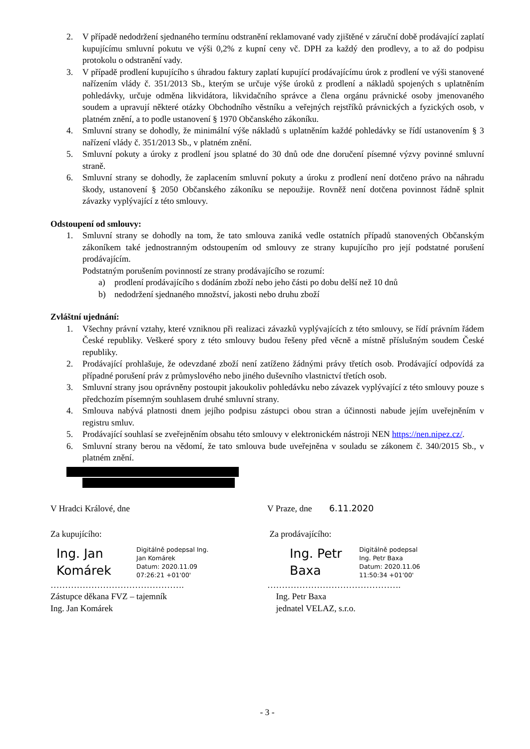2. V případě nedodržení sjednaného termínu odstranění reklamované vady zjištěné v záruční době prodávající zaplatí kupujícímu smluvní pokutu ve výši 0,2% z kupní ceny vč. DPH za každý den prodlevy, a to až do podpisu protokolu o odstranění vady.
3. V případě prodlení kupujícího s úhradou faktury zaplatí kupující prodávajícímu úrok z prodlení ve výši stanovené nařízením vlády č. 351/2013 Sb., kterým se určuje výše úroků z prodlení a nákladů spojených s uplatněním pohledávky, určuje odměna likvidátora, likvidačního správce a člena orgánu právnické osoby jmenovaného soudem a upravují některé otázky Obchodního věstníku a veřejných rejstříků právnických a fyzických osob, v platném znění, a to podle ustanovení § 1970 Občanského zákoníku.
4. Smluvní strany se dohodly, že minimální výše nákladů s uplatněním každé pohledávky se řídí ustanovením § 3 nařízení vlády č. 351/2013 Sb., v platném znění.
5. Smluvní pokuty a úroky z prodlení jsou splatné do 30 dnů ode dne doručení písemné výzvy povinné smluvní straně.
6. Smluvní strany se dohodly, že zaplacením smluvní pokuty a úroku z prodlení není dotčeno právo na náhradu škody, ustanovení § 2050 Občanského zákoníku se nepoužije. Rovněž není dotčena povinnost řádně splnit závazky vyplývající z této smlouvy.
Odstoupení od smlouvy:
1. Smluvní strany se dohodly na tom, že tato smlouva zaniká vedle ostatních případů stanovených Občanským zákoníkem také jednostranným odstoupením od smlouvy ze strany kupujícího pro její podstatné porušení prodávajícím.
Podstatným porušením povinností ze strany prodávajícího se rozumí:
a) prodlení prodávajícího s dodáním zboží nebo jeho části po dobu delší než 10 dnů
b) nedodržení sjednaného množství, jakosti nebo druhu zboží
Zvláštní ujednání:
1. Všechny právní vztahy, které vzniknou při realizaci závazků vyplývajících z této smlouvy, se řídí právním řádem České republiky. Veškeré spory z této smlouvy budou řešeny před věcně a místně příslušným soudem České republiky.
2. Prodávající prohlašuje, že odevzdané zboží není zatíženo žádnými právy třetích osob. Prodávající odpovídá za případné porušení práv z průmyslového nebo jiného duševního vlastnictví třetích osob.
3. Smluvní strany jsou oprávněny postoupit jakoukoliv pohledávku nebo závazek vyplývající z této smlouvy pouze s předchozím písemným souhlasem druhé smluvní strany.
4. Smlouva nabývá platnosti dnem jejího podpisu zástupci obou stran a účinnosti nabude jejím uveřejněním v registru smluv.
5. Prodávající souhlasí se zveřejněním obsahu této smlouvy v elektronickém nástroji NEN https://nen.nipez.cz/.
6. Smluvní strany berou na vědomí, že tato smlouva bude uveřejněna v souladu se zákonem č. 340/2015 Sb., v platném znění.
V Hradci Králové, dne V Praze, dne 6.11.2020
Za kupujícího: Za prodávajícího:
Ing. Jan Komárek
Digitálně podepsal Ing.
Jan Komárek
Datum: 2020.11.09
07:26:21 +01'00'
Ing. Petr Baxa
Digitálně podepsal
Ing. Petr Baxa
Datum: 2020.11.06
11:50:34 +01'00'
………………………………………. ……………………………………….
Zástupce děkana FVZ – tajemník
Ing. Jan Komárek
Ing. Petr Baxa
jednatel VELAZ, s.r.o.
- 3 -